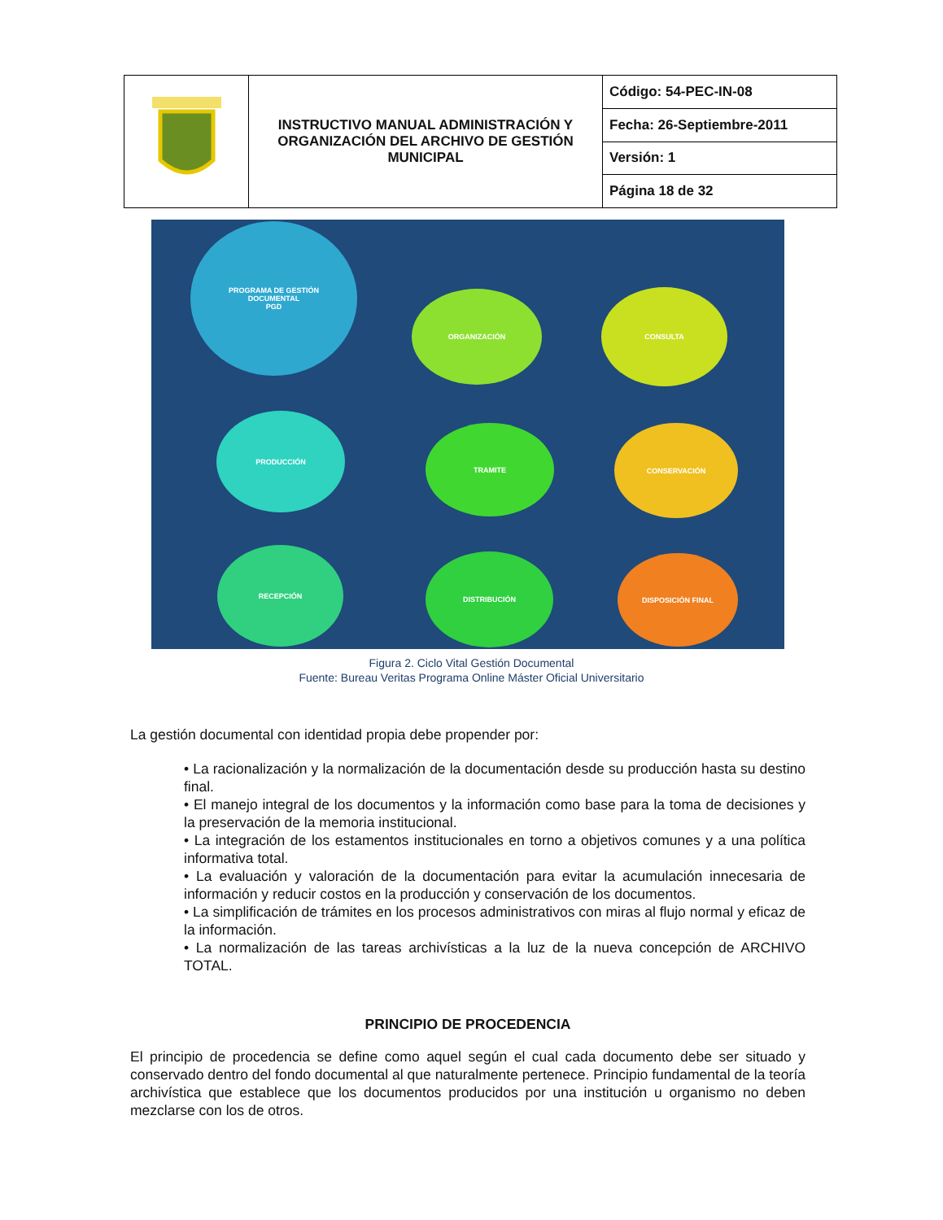| | INSTRUCTIVO MANUAL ADMINISTRACIÓN Y ORGANIZACIÓN DEL ARCHIVO DE GESTIÓN MUNICIPAL | Código: 54-PEC-IN-08 |
| | | Fecha: 26-Septiembre-2011 |
| | | Versión: 1 |
| | | Página 18 de 32 |
PROGRAMA DE GESTIÓN
DOCUMENTAL
PGD
ORGANIZACIÓN CONSULTA
PRODUCCIÓN
TRAMITE CONSERVACIÓN
RECEPCIÓN
DISTRIBUCIÓN DISPOSICIÓN FINAL
Figura 2. Ciclo Vital Gestión Documental
Fuente: Bureau Veritas Programa Online Máster Oficial Universitario
La gestión documental con identidad propia debe propender por:
• La racionalización y la normalización de la documentación desde su producción hasta su destino final.
• El manejo integral de los documentos y la información como base para la toma de decisiones y la preservación de la memoria institucional.
• La integración de los estamentos institucionales en torno a objetivos comunes y a una política informativa total.
• La evaluación y valoración de la documentación para evitar la acumulación innecesaria de información y reducir costos en la producción y conservación de los documentos.
• La simplificación de trámites en los procesos administrativos con miras al flujo normal y eficaz de la información.
• La normalización de las tareas archivísticas a la luz de la nueva concepción de ARCHIVO TOTAL.
PRINCIPIO DE PROCEDENCIA
El principio de procedencia se define como aquel según el cual cada documento debe ser situado y conservado dentro del fondo documental al que naturalmente pertenece. Principio fundamental de la teoría archivística que establece que los documentos producidos por una institución u organismo no deben mezclarse con los de otros.